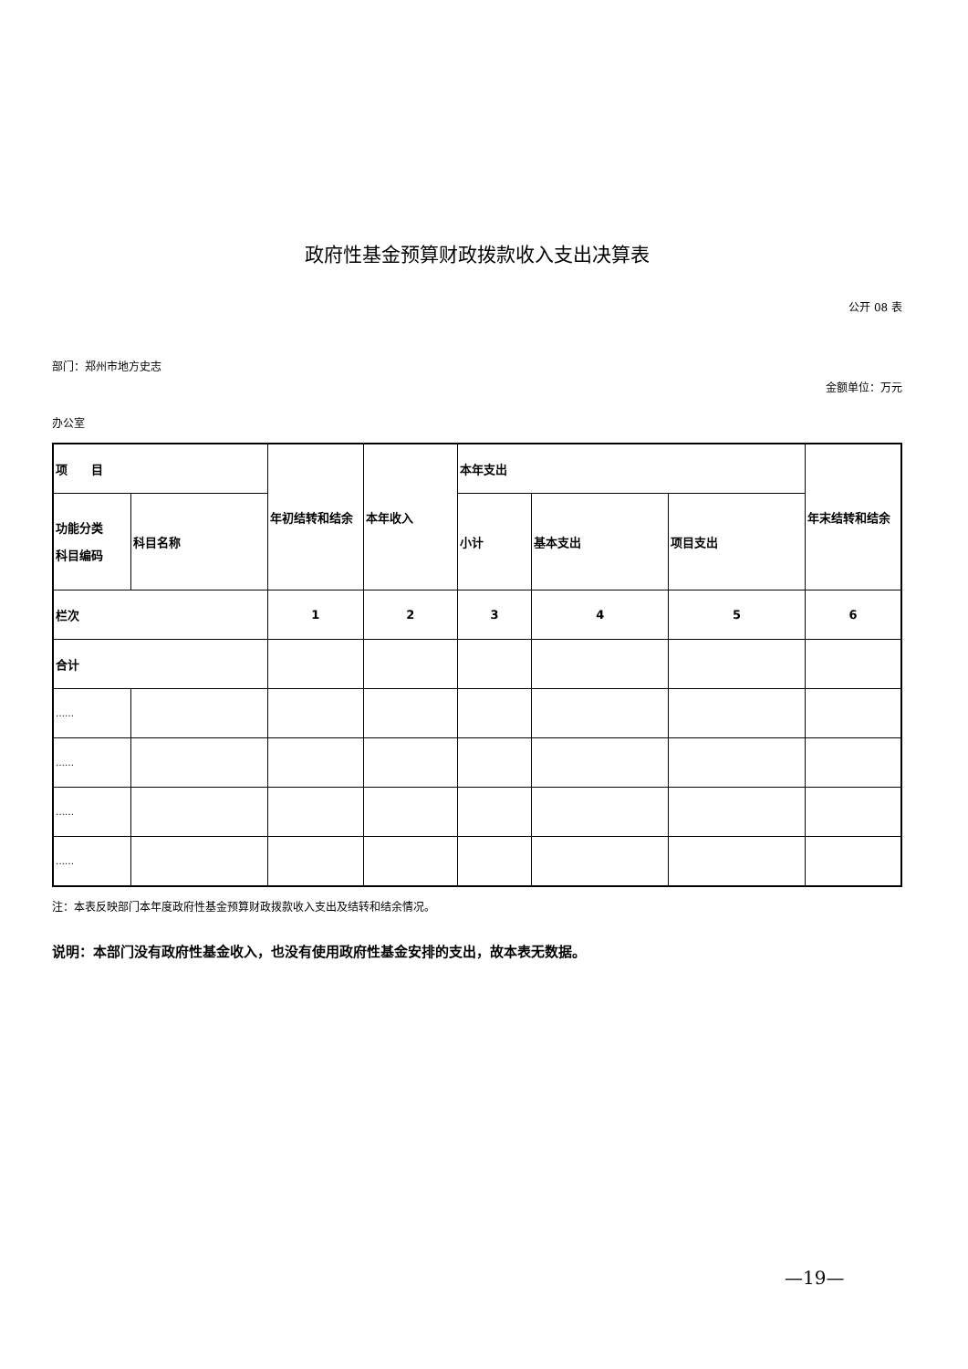政府性基金预算财政拨款收入支出决算表
公开 08 表
部门：郑州市地方史志
金额单位：万元
办公室
| 项 目 | | 年初结转和结余 | 本年收入 | 本年支出 | | | 年末结转和结余 |
| 功能分类 科目编码 | 科目名称 | | | 小计 | 基本支出 | 项目支出 | |
| 栏次 | | 1 | 2 | 3 | 4 | 5 | 6 |
| 合计 | | | | | | | |
| …… | | | | | | | |
| …… | | | | | | | |
| …… | | | | | | | |
| …… | | | | | | | |
注：本表反映部门本年度政府性基金预算财政拨款收入支出及结转和结余情况。
说明：本部门没有政府性基金收入，也没有使用政府性基金安排的支出，故本表无数据。
—19—